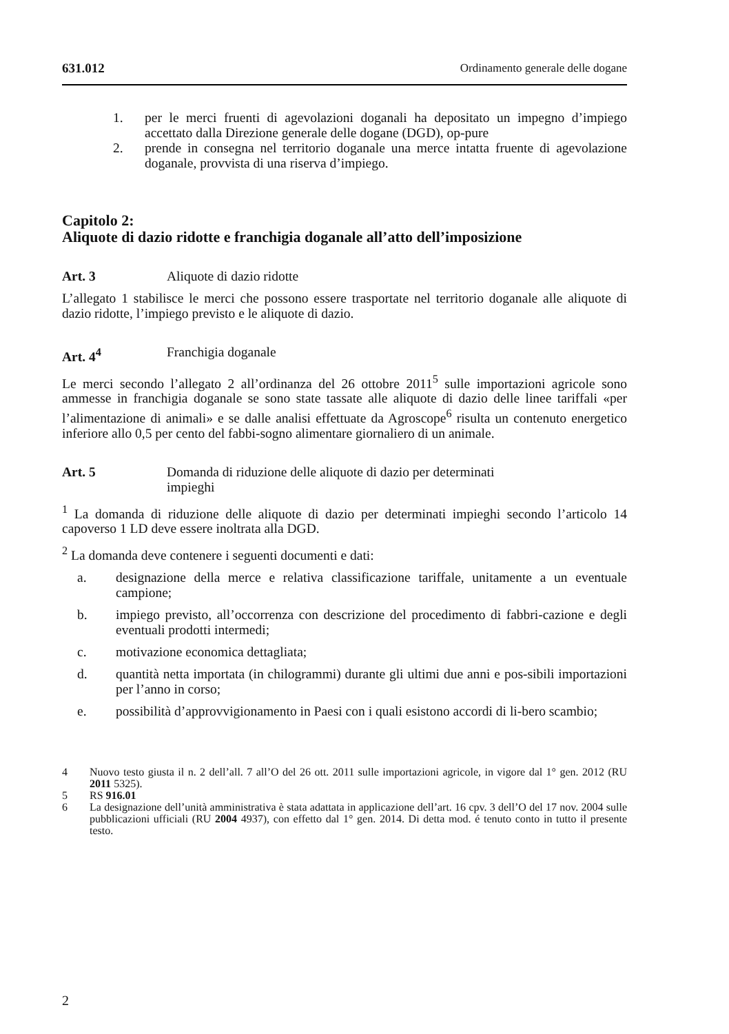631.012 Ordinamento generale delle dogane
1. per le merci fruenti di agevolazioni doganali ha depositato un impegno d’impiego accettato dalla Direzione generale delle dogane (DGD), op-pure
2. prende in consegna nel territorio doganale una merce intatta fruente di agevolazione doganale, provvista di una riserva d’impiego.
Capitolo 2:
Aliquote di dazio ridotte e franchigia doganale all’atto dell’imposizione
Art. 3 Aliquote di dazio ridotte
L’allegato 1 stabilisce le merci che possono essere trasportate nel territorio doganale alle aliquote di dazio ridotte, l’impiego previsto e le aliquote di dazio.
Art. 4<sup>4</sup> Franchigia doganale
Le merci secondo l’allegato 2 all’ordinanza del 26 ottobre 2011<sup>5</sup> sulle importazioni agricole sono ammesse in franchigia doganale se sono state tassate alle aliquote di dazio delle linee tariffali «per l’alimentazione di animali» e se dalle analisi effettuate da Agroscope<sup>6</sup> risulta un contenuto energetico inferiore allo 0,5 per cento del fabbi-sogno alimentare giornaliero di un animale.
Art. 5 Domanda di riduzione delle aliquote di dazio per determinati
impieghi
<sup>1</sup> La domanda di riduzione delle aliquote di dazio per determinati impieghi secondo l’articolo 14 capoverso 1 LD deve essere inoltrata alla DGD.
<sup>2</sup> La domanda deve contenere i seguenti documenti e dati:
a. designazione della merce e relativa classificazione tariffale, unitamente a un eventuale campione;
b. impiego previsto, all’occorrenza con descrizione del procedimento di fabbri-cazione e degli eventuali prodotti intermedi;
c. motivazione economica dettagliata;
d. quantità netta importata (in chilogrammi) durante gli ultimi due anni e pos-sibili importazioni per l’anno in corso;
e. possibilità d’approvvigionamento in Paesi con i quali esistono accordi di li-bero scambio;
4 Nuovo testo giusta il n. 2 dell’all. 7 all’O del 26 ott. 2011 sulle importazioni agricole, in vigore dal 1° gen. 2012 (RU 2011 5325).
5 RS 916.01
6 La designazione dell’unità amministrativa è stata adattata in applicazione dell’art. 16 cpv. 3 dell’O del 17 nov. 2004 sulle pubblicazioni ufficiali (RU 2004 4937), con effetto dal 1° gen. 2014. Di detta mod. é tenuto conto in tutto il presente testo.
2